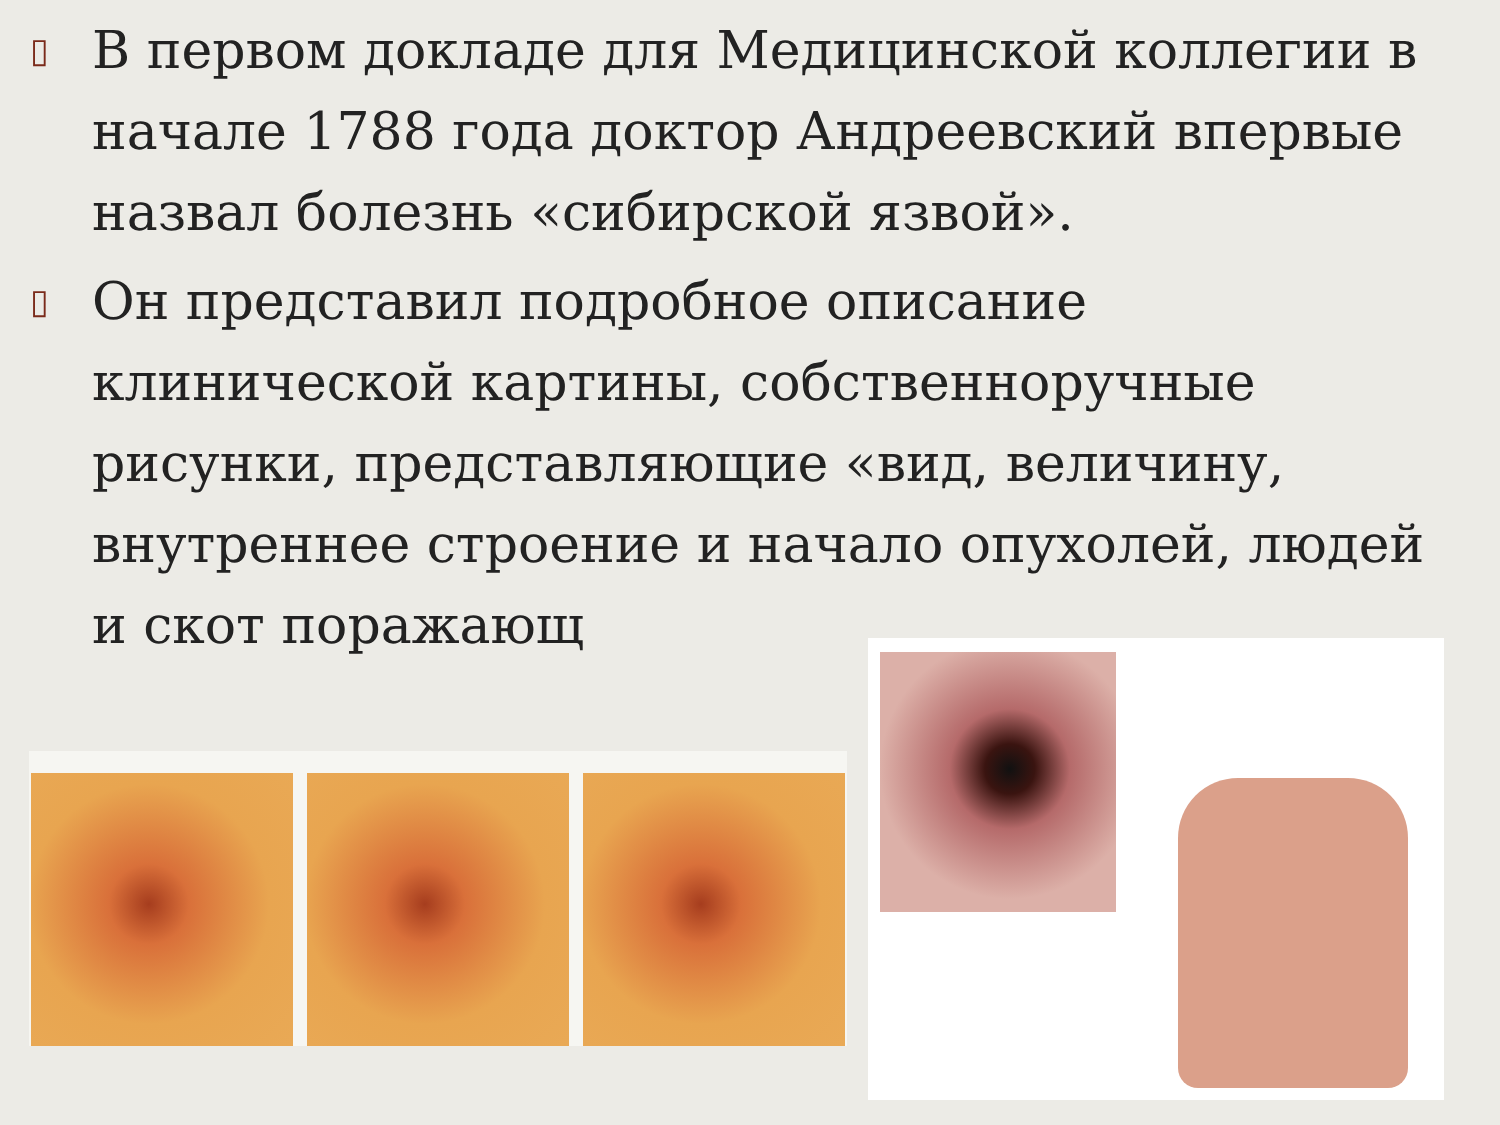▯ В первом докладе для Медицинской коллегии в начале 1788 года доктор Андреевский впервые назвал болезнь «сибирской язвой».
▯ Он представил подробное описание клинической картины, собственноручные рисунки, представляющие «вид, величину, внутреннее строение и начало опухолей, людей и скот поражающ